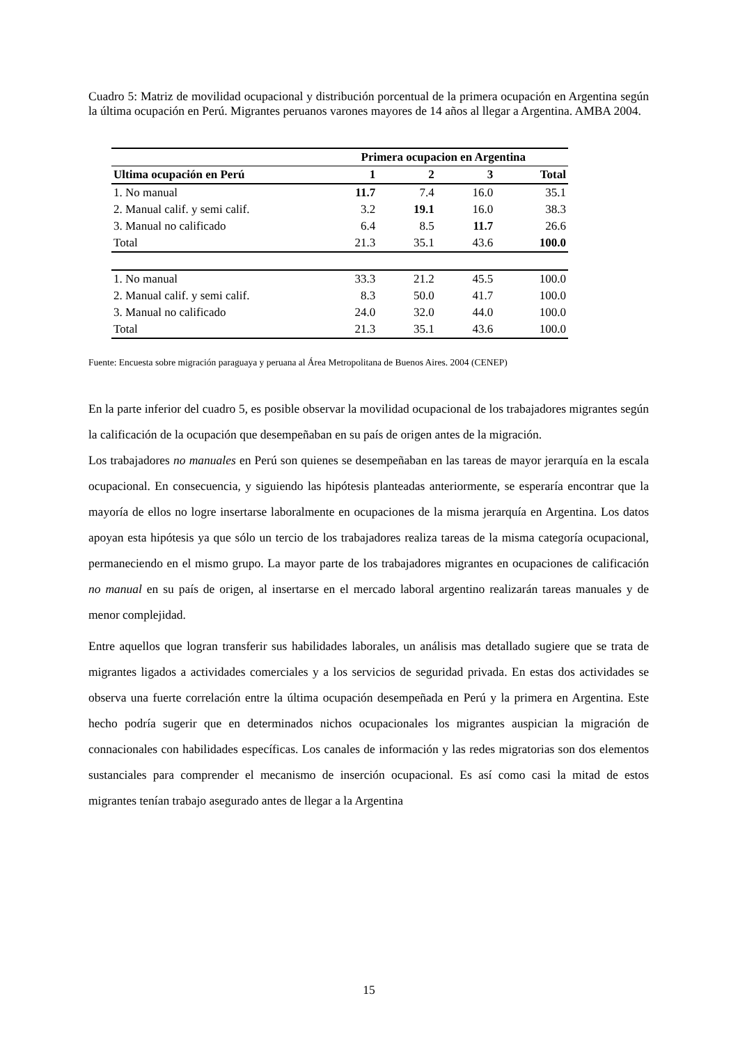Cuadro 5: Matriz de movilidad ocupacional y distribución porcentual de la primera ocupación en Argentina según la última ocupación en Perú. Migrantes peruanos varones mayores de 14 años al llegar a Argentina. AMBA 2004.
| | Primera ocupacion en Argentina | | | |
| --- | --- | --- | --- | --- |
| Ultima ocupación en Perú | 1 | 2 | 3 | Total |
| 1. No manual | 11.7 | 7.4 | 16.0 | 35.1 |
| 2. Manual calif. y semi calif. | 3.2 | 19.1 | 16.0 | 38.3 |
| 3. Manual no calificado | 6.4 | 8.5 | 11.7 | 26.6 |
| Total | 21.3 | 35.1 | 43.6 | 100.0 |
| 1. No manual | 33.3 | 21.2 | 45.5 | 100.0 |
| 2. Manual calif. y semi calif. | 8.3 | 50.0 | 41.7 | 100.0 |
| 3. Manual no calificado | 24.0 | 32.0 | 44.0 | 100.0 |
| Total | 21.3 | 35.1 | 43.6 | 100.0 |
Fuente: Encuesta sobre migración paraguaya y peruana al Área Metropolitana de Buenos Aires. 2004 (CENEP)
En la parte inferior del cuadro 5, es posible observar la movilidad ocupacional de los trabajadores migrantes según la calificación de la ocupación que desempeñaban en su país de origen antes de la migración.
Los trabajadores no manuales en Perú son quienes se desempeñaban en las tareas de mayor jerarquía en la escala ocupacional. En consecuencia, y siguiendo las hipótesis planteadas anteriormente, se esperaría encontrar que la mayoría de ellos no logre insertarse laboralmente en ocupaciones de la misma jerarquía en Argentina. Los datos apoyan esta hipótesis ya que sólo un tercio de los trabajadores realiza tareas de la misma categoría ocupacional, permaneciendo en el mismo grupo. La mayor parte de los trabajadores migrantes en ocupaciones de calificación no manual en su país de origen, al insertarse en el mercado laboral argentino realizarán tareas manuales y de menor complejidad.
Entre aquellos que logran transferir sus habilidades laborales, un análisis mas detallado sugiere que se trata de migrantes ligados a actividades comerciales y a los servicios de seguridad privada. En estas dos actividades se observa una fuerte correlación entre la última ocupación desempeñada en Perú y la primera en Argentina. Este hecho podría sugerir que en determinados nichos ocupacionales los migrantes auspician la migración de connacionales con habilidades específicas. Los canales de información y las redes migratorias son dos elementos sustanciales para comprender el mecanismo de inserción ocupacional. Es así como casi la mitad de estos migrantes tenían trabajo asegurado antes de llegar a la Argentina
15